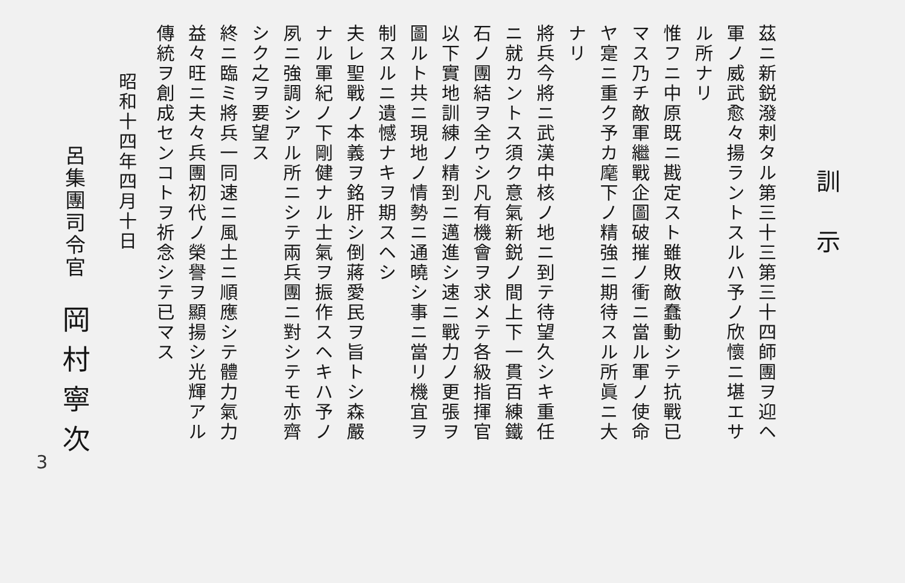訓示
茲ニ新鋭潑剌タル第三十三第三十四師團ヲ迎ヘ
軍ノ威武愈々揚ラントスルハ予ノ欣懷ニ堪エサ
ル所ナリ
惟フニ中原既ニ戡定スト雖敗敵蠢動シテ抗戰已
マス乃チ敵軍繼戰企圖破摧ノ衝ニ當ル軍ノ使命
ヤ寔ニ重ク予カ麾下ノ精強ニ期待スル所眞ニ大
ナリ
將兵今將ニ武漢中核ノ地ニ到テ待望久シキ重任
ニ就カントス須ク意氣新鋭ノ間上下一貫百練鐵
石ノ團結ヲ全ウシ凡有機會ヲ求メテ各級指揮官
以下實地訓練ノ精到ニ邁進シ速ニ戰力ノ更張ヲ
圖ルト共ニ現地ノ情勢ニ通曉シ事ニ當リ機宜ヲ
制スルニ遺憾ナキヲ期スヘシ
夫レ聖戰ノ本義ヲ銘肝シ倒蔣愛民ヲ旨トシ森嚴
ナル軍紀ノ下剛健ナル士氣ヲ振作スヘキハ予ノ
夙ニ強調シアル所ニシテ兩兵團ニ對シテモ亦齊
シク之ヲ要望ス
終ニ臨ミ將兵一同速ニ風土ニ順應シテ體力氣力
益々旺ニ夫々兵團初代ノ榮譽ヲ顯揚シ光輝アル
傳統ヲ創成センコトヲ祈念シテ已マス
昭和十四年四月十日
呂集團司令官 岡村寧次
3